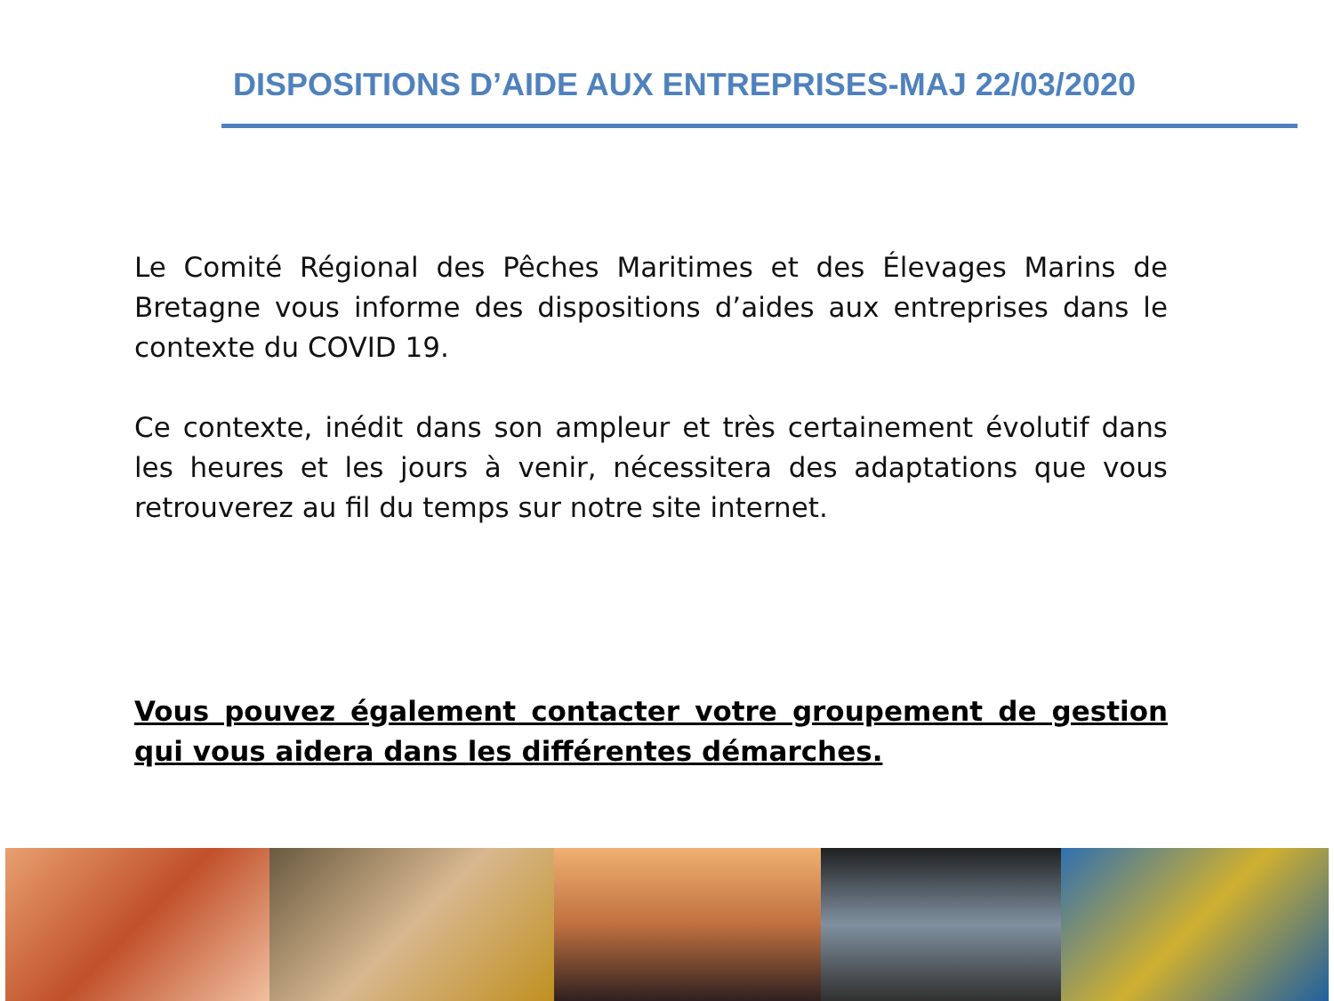DISPOSITIONS D’AIDE AUX ENTREPRISES-MAJ 22/03/2020
Le Comité Régional des Pêches Maritimes et des Élevages Marins de Bretagne vous informe des dispositions d’aides aux entreprises dans le contexte du COVID 19.
Ce contexte, inédit dans son ampleur et très certainement évolutif dans les heures et les jours à venir, nécessitera des adaptations que vous retrouverez au fil du temps sur notre site internet.
Vous pouvez également contacter votre groupement de gestion qui vous aidera dans les différentes démarches.